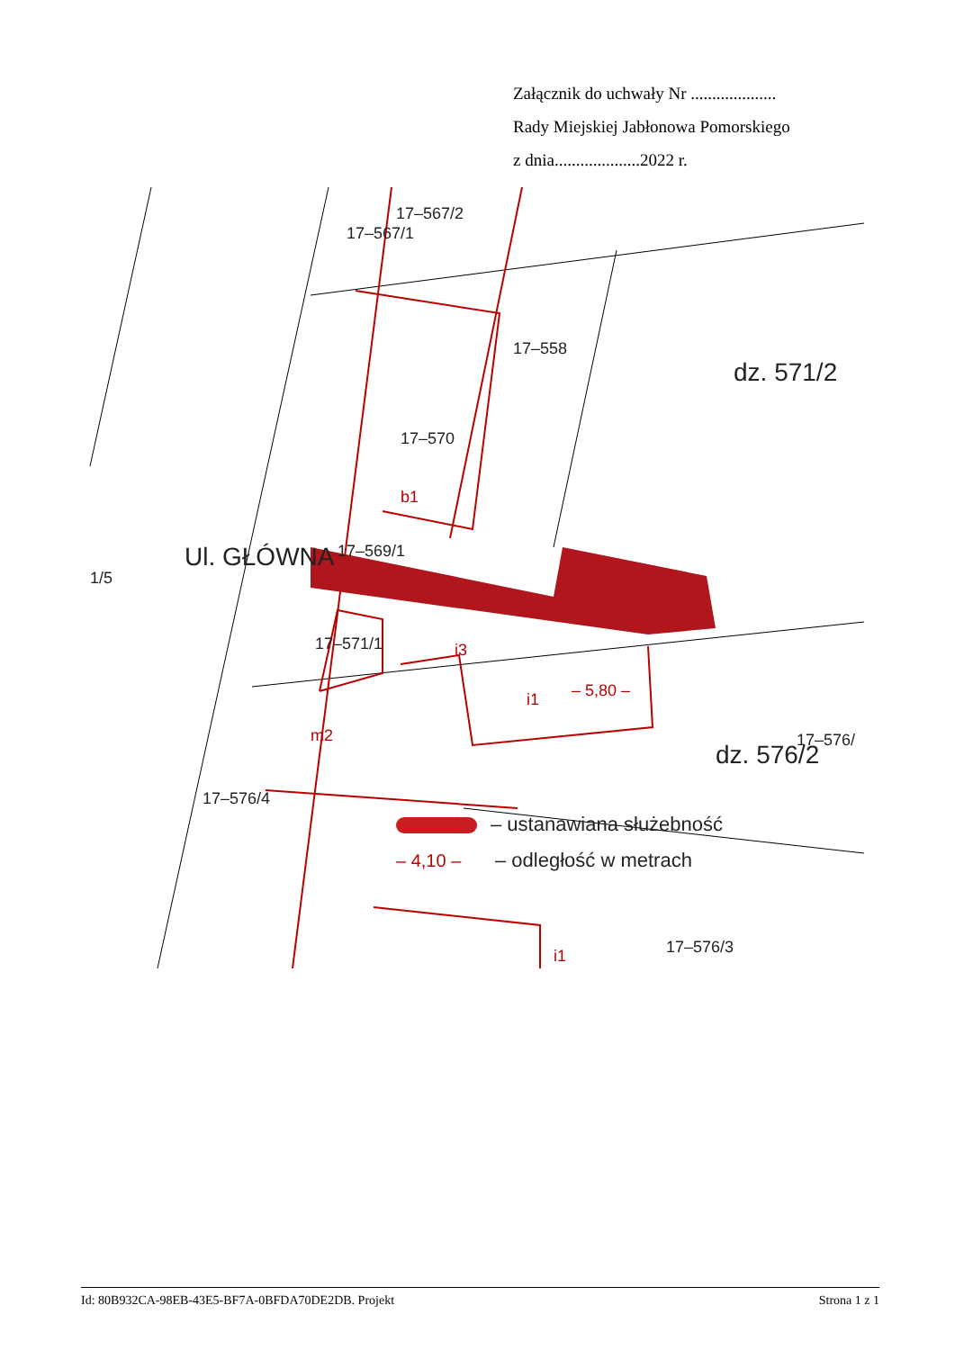Załącznik do uchwały Nr ....................
Rady Miejskiej Jabłonowa Pomorskiego
z dnia....................2022 r.
17–567/2
17–567/1
17–558
17–570
17–569/1
17–571/1
17–576/
17–576/4
17–576/3
1/5
dz. 571/2
dz. 576/2
Ul. GŁÓWNA
– ustanawiana służebność
– odległość w metrach
b1
i3
i1
m2
i1
– 4,10 –
– 5,80 –
Id: 80B932CA-98EB-43E5-BF7A-0BFDA70DE2DB. Projekt Strona 1 z 1